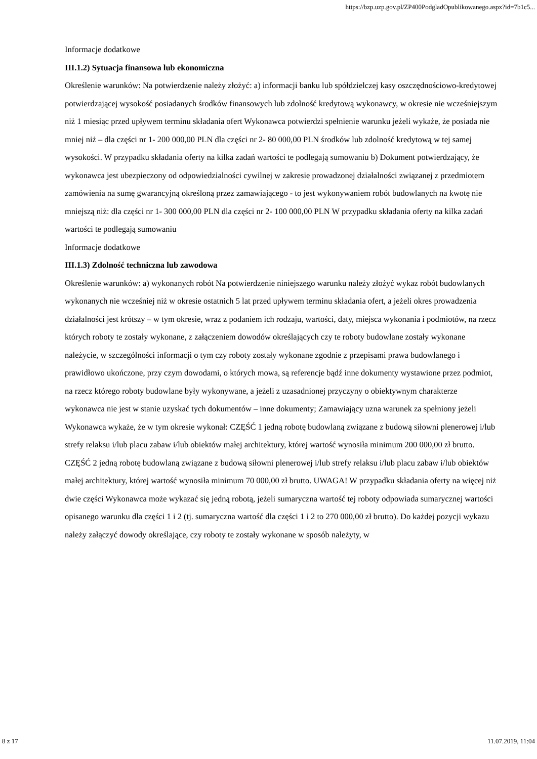https://bzp.uzp.gov.pl/ZP400PodgladOpublikowanego.aspx?id=7b1c5...
Informacje dodatkowe
III.1.2) Sytuacja finansowa lub ekonomiczna
Określenie warunków: Na potwierdzenie należy złożyć: a) informacji banku lub spółdzielczej kasy oszczędnościowo-kredytowej potwierdzającej wysokość posiadanych środków finansowych lub zdolność kredytową wykonawcy, w okresie nie wcześniejszym niż 1 miesiąc przed upływem terminu składania ofert Wykonawca potwierdzi spełnienie warunku jeżeli wykaże, że posiada nie mniej niż – dla części nr 1- 200 000,00 PLN dla części nr 2- 80 000,00 PLN środków lub zdolność kredytową w tej samej wysokości. W przypadku składania oferty na kilka zadań wartości te podlegają sumowaniu b) Dokument potwierdzający, że wykonawca jest ubezpieczony od odpowiedzialności cywilnej w zakresie prowadzonej działalności związanej z przedmiotem zamówienia na sumę gwarancyjną określoną przez zamawiającego - to jest wykonywaniem robót budowlanych na kwotę nie mniejszą niż: dla części nr 1- 300 000,00 PLN dla części nr 2- 100 000,00 PLN W przypadku składania oferty na kilka zadań wartości te podlegają sumowaniu
Informacje dodatkowe
III.1.3) Zdolność techniczna lub zawodowa
Określenie warunków: a) wykonanych robót Na potwierdzenie niniejszego warunku należy złożyć wykaz robót budowlanych wykonanych nie wcześniej niż w okresie ostatnich 5 lat przed upływem terminu składania ofert, a jeżeli okres prowadzenia działalności jest krótszy – w tym okresie, wraz z podaniem ich rodzaju, wartości, daty, miejsca wykonania i podmiotów, na rzecz których roboty te zostały wykonane, z załączeniem dowodów określających czy te roboty budowlane zostały wykonane należycie, w szczególności informacji o tym czy roboty zostały wykonane zgodnie z przepisami prawa budowlanego i prawidłowo ukończone, przy czym dowodami, o których mowa, są referencje bądź inne dokumenty wystawione przez podmiot, na rzecz którego roboty budowlane były wykonywane, a jeżeli z uzasadnionej przyczyny o obiektywnym charakterze wykonawca nie jest w stanie uzyskać tych dokumentów – inne dokumenty; Zamawiający uzna warunek za spełniony jeżeli Wykonawca wykaże, że w tym okresie wykonał: CZĘŚĆ 1 jedną robotę budowlaną związane z budową siłowni plenerowej i/lub strefy relaksu i/lub placu zabaw i/lub obiektów małej architektury, której wartość wynosiła minimum 200 000,00 zł brutto. CZĘŚĆ 2 jedną robotę budowlaną związane z budową siłowni plenerowej i/lub strefy relaksu i/lub placu zabaw i/lub obiektów małej architektury, której wartość wynosiła minimum 70 000,00 zł brutto. UWAGA! W przypadku składania oferty na więcej niż dwie części Wykonawca może wykazać się jedną robotą, jeżeli sumaryczna wartość tej roboty odpowiada sumarycznej wartości opisanego warunku dla części 1 i 2 (tj. sumaryczna wartość dla części 1 i 2 to 270 000,00 zł brutto). Do każdej pozycji wykazu należy załączyć dowody określające, czy roboty te zostały wykonane w sposób należyty, w
8 z 17 11.07.2019, 11:04